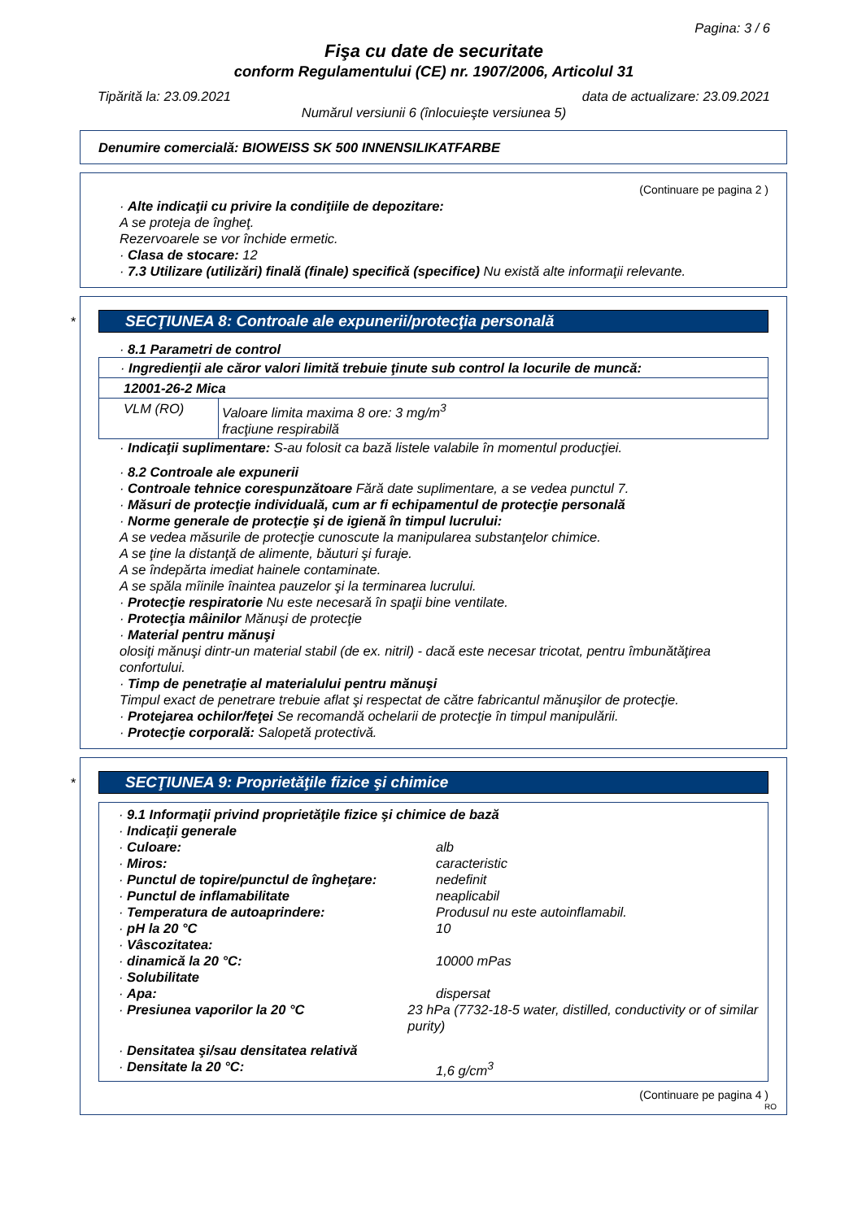Pagina: 3 / 6
Fişa cu date de securitate
conform Regulamentului (CE) nr. 1907/2006, Articolul 31
Tipărită la: 23.09.2021 data de actualizare: 23.09.2021
Numărul versiunii 6 (înlocuieşte versiunea 5)
Denumire comercială: BIOWEISS SK 500 INNENSILIKATFARBE
(Continuare pe pagina 2 )
· Alte indicaţii cu privire la condiţiile de depozitare:
A se proteja de îngheţ.
Rezervoarele se vor închide ermetic.
· Clasa de stocare: 12
· 7.3 Utilizare (utilizări) finală (finale) specifică (specifice) Nu există alte informaţii relevante.
*
SECŢIUNEA 8: Controale ale expunerii/protecţia personală
· 8.1 Parametri de control
| · Ingredienţii ale căror valori limită trebuie ţinute sub control la locurile de muncă: | |
| 12001-26-2 Mica | |
| VLM (RO) | Valoare limita maxima 8 ore: 3 mg/m<sup>3</sup> fracţiune respirabilă |
· Indicaţii suplimentare: S-au folosit ca bază listele valabile în momentul producţiei.
· 8.2 Controale ale expunerii
· Controale tehnice corespunzătoare Fără date suplimentare, a se vedea punctul 7.
· Măsuri de protecţie individuală, cum ar fi echipamentul de protecţie personală
· Norme generale de protecţie şi de igienă în timpul lucrului:
A se vedea măsurile de protecţie cunoscute la manipularea substanţelor chimice.
A se ţine la distanţă de alimente, băuturi şi furaje.
A se îndepărta imediat hainele contaminate.
A se spăla mîinile înaintea pauzelor şi la terminarea lucrului.
· Protecţie respiratorie Nu este necesară în spaţii bine ventilate.
· Protecţia mâinilor Mănuşi de protecţie
· Material pentru mănuşi
olosiţi mănuşi dintr-un material stabil (de ex. nitril) - dacă este necesar tricotat, pentru îmbunătăţirea confortului.
· Timp de penetraţie al materialului pentru mănuşi
Timpul exact de penetrare trebuie aflat şi respectat de către fabricantul mănuşilor de protecţie.
· Protejarea ochilor/feţei Se recomandă ochelarii de protecţie în timpul manipulării.
· Protecţie corporală: Salopetă protectivă.
*
SECŢIUNEA 9: Proprietăţile fizice şi chimice
· 9.1 Informaţii privind proprietăţile fizice şi chimice de bază
· Indicaţii generale
· Culoare: alb
· Miros: caracteristic
· Punctul de topire/punctul de îngheţare:
nedefinit
· Punctul de inflamabilitate neaplicabil
· Temperatura de autoaprindere: Produsul nu este autoinflamabil.
· pH la 20 °C 10
· Vâscozitatea:
· dinamică la 20 °C: 10000 mPas
· Solubilitate
· Apa: dispersat
· Presiunea vaporilor la 20 °C 23 hPa (7732-18-5 water, distilled, conductivity or of similar purity)
· Densitatea şi/sau densitatea relativă
· Densitate la 20 °C: 1,6 g/cm<sup>3</sup>
(Continuare pe pagina 4 )
RO